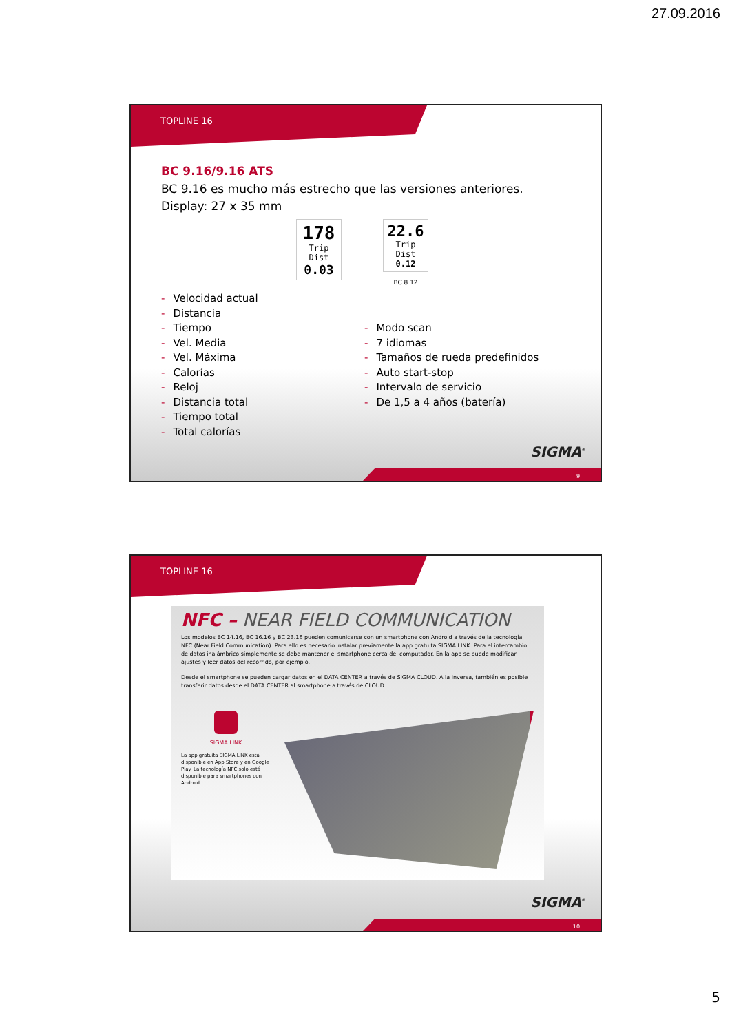27.09.2016
TOPLINE 16
BC 9.16/9.16 ATS
BC 9.16 es mucho más estrecho que las versiones anteriores.
Display: 27 x 35 mm
178
Trip Dist
0.03
22.6
Trip Dist
0.12
BC 8.12
- Velocidad actual
- Distancia
- Tiempo
- Vel. Media
- Vel. Máxima
- Calorías
- Reloj
- Distancia total
- Tiempo total
- Total calorías
- Modo scan
- 7 idiomas
- Tamaños de rueda predefinidos
- Auto start-stop
- Intervalo de servicio
- De 1,5 a 4 años (batería)
SIGMA<sup>®</sup>
9
TOPLINE 16
NFC – NEAR FIELD COMMUNICATION
Los modelos BC 14.16, BC 16.16 y BC 23.16 pueden comunicarse con un smartphone con Android a través de la tecnología NFC (Near Field Communication). Para ello es necesario instalar previamente la app gratuita SIGMA LINK. Para el intercambio de datos inalámbrico simplemente se debe mantener el smartphone cerca del computador. En la app se puede modificar ajustes y leer datos del recorrido, por ejemplo.
Desde el smartphone se pueden cargar datos en el DATA CENTER a través de SIGMA CLOUD. A la inversa, también es posible transferir datos desde el DATA CENTER al smartphone a través de CLOUD.
SIGMA LINK
La app gratuita SIGMA LINK está disponible en App Store y en Google Play. La tecnología NFC solo está disponible para smartphones con Android.
SIGMA<sup>®</sup>
10
5